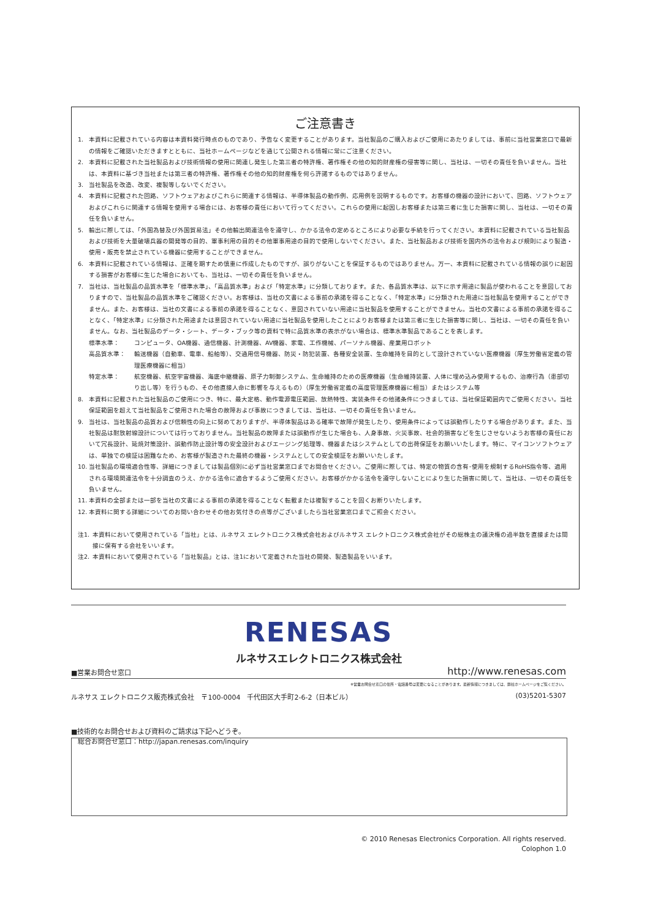ご注意書き
1. 本資料に記載されている内容は本資料発行時点のものであり、予告なく変更することがあります。当社製品のご購入およびご使用にあたりましては、事前に当社営業窓口で最新の情報をご確認いただきますとともに、当社ホームページなどを通じて公開される情報に常にご注意ください。
2. 本資料に記載された当社製品および技術情報の使用に関連し発生した第三者の特許権、著作権その他の知的財産権の侵害等に関し、当社は、一切その責任を負いません。当社は、本資料に基づき当社または第三者の特許権、著作権その他の知的財産権を何ら許諾するものではありません。
3. 当社製品を改造、改変、複製等しないでください。
4. 本資料に記載された回路、ソフトウェアおよびこれらに関連する情報は、半導体製品の動作例、応用例を説明するものです。お客様の機器の設計において、回路、ソフトウェアおよびこれらに関連する情報を使用する場合には、お客様の責任において行ってください。これらの使用に起因しお客様または第三者に生じた損害に関し、当社は、一切その責任を負いません。
5. 輸出に際しては、「外国為替及び外国貿易法」その他輸出関連法令を遵守し、かかる法令の定めるところにより必要な手続を行ってください。本資料に記載されている当社製品および技術を大量破壊兵器の開発等の目的、軍事利用の目的その他軍事用途の目的で使用しないでください。また、当社製品および技術を国内外の法令および規則により製造・使用・販売を禁止されている機器に使用することができません。
6. 本資料に記載されている情報は、正確を期すため慎重に作成したものですが、誤りがないことを保証するものではありません。万一、本資料に記載されている情報の誤りに起因する損害がお客様に生じた場合においても、当社は、一切その責任を負いません。
7. 当社は、当社製品の品質水準を「標準水準」、「高品質水準」および「特定水準」に分類しております。また、各品質水準は、以下に示す用途に製品が使われることを意図しておりますので、当社製品の品質水準をご確認ください。お客様は、当社の文書による事前の承諾を得ることなく、「特定水準」に分類された用途に当社製品を使用することができません。また、お客様は、当社の文書による事前の承諾を得ることなく、意図されていない用途に当社製品を使用することができません。当社の文書による事前の承諾を得ることなく、「特定水準」に分類された用途または意図されていない用途に当社製品を使用したことによりお客様または第三者に生じた損害等に関し、当社は、一切その責任を負いません。なお、当社製品のデータ・シート、データ・ブック等の資料で特に品質水準の表示がない場合は、標準水準製品であることを表します。
標準水準： コンピュータ、OA機器、通信機器、計測機器、AV機器、家電、工作機械、パーソナル機器、産業用ロボット
高品質水準： 輸送機器（自動車、電車、船舶等）、交通用信号機器、防災・防犯装置、各種安全装置、生命維持を目的として設計されていない医療機器（厚生労働省定義の管理医療機器に相当）
特定水準： 航空機器、航空宇宙機器、海底中継機器、原子力制御システム、生命維持のための医療機器（生命維持装置、人体に埋め込み使用するもの、治療行為（患部切り出し等）を行うもの、その他直接人命に影響を与えるもの）（厚生労働省定義の高度管理医療機器に相当）またはシステム等
8. 本資料に記載された当社製品のご使用につき、特に、最大定格、動作電源電圧範囲、放熱特性、実装条件その他諸条件につきましては、当社保証範囲内でご使用ください。当社保証範囲を超えて当社製品をご使用された場合の故障および事故につきましては、当社は、一切その責任を負いません。
9. 当社は、当社製品の品質および信頼性の向上に努めておりますが、半導体製品はある確率で故障が発生したり、使用条件によっては誤動作したりする場合があります。また、当社製品は耐放射線設計については行っておりません。当社製品の故障または誤動作が生じた場合も、人身事故、火災事故、社会的損害などを生じさせないようお客様の責任において冗長設計、延焼対策設計、誤動作防止設計等の安全設計およびエージング処理等、機器またはシステムとしての出荷保証をお願いいたします。特に、マイコンソフトウェアは、単独での検証は困難なため、お客様が製造された最終の機器・システムとしての安全検証をお願いいたします。
10. 当社製品の環境適合性等、詳細につきましては製品個別に必ず当社営業窓口までお問合せください。ご使用に際しては、特定の物質の含有･使用を規制するRoHS指令等、適用される環境関連法令を十分調査のうえ、かかる法令に適合するようご使用ください。お客様がかかる法令を遵守しないことにより生じた損害に関して、当社は、一切その責任を負いません。
11. 本資料の全部または一部を当社の文書による事前の承諾を得ることなく転載または複製することを固くお断りいたします。
12. 本資料に関する詳細についてのお問い合わせその他お気付きの点等がございましたら当社営業窓口までご照会ください。
注1. 本資料において使用されている「当社」とは、ルネサス エレクトロニクス株式会社およびルネサス エレクトロニクス株式会社がその総株主の議決権の過半数を直接または間接に保有する会社をいいます。
注2. 本資料において使用されている「当社製品」とは、注1において定義された当社の開発、製造製品をいいます。
RENESAS
ルネサスエレクトロニクス株式会社
■営業お問合せ窓口 http://www.renesas.com
※営業お問合せ窓口の住所・電話番号は変更になることがあります。最新情報につきましては、弊社ホームページをご覧ください。
ルネサス エレクトロニクス販売株式会社　〒100-0004　千代田区大手町2-6-2（日本ビル） (03)5201-5307
■技術的なお問合せおよび資料のご請求は下記へどうぞ。
　総合お問合せ窓口：http://japan.renesas.com/inquiry
© 2010 Renesas Electronics Corporation. All rights reserved.
Colophon 1.0